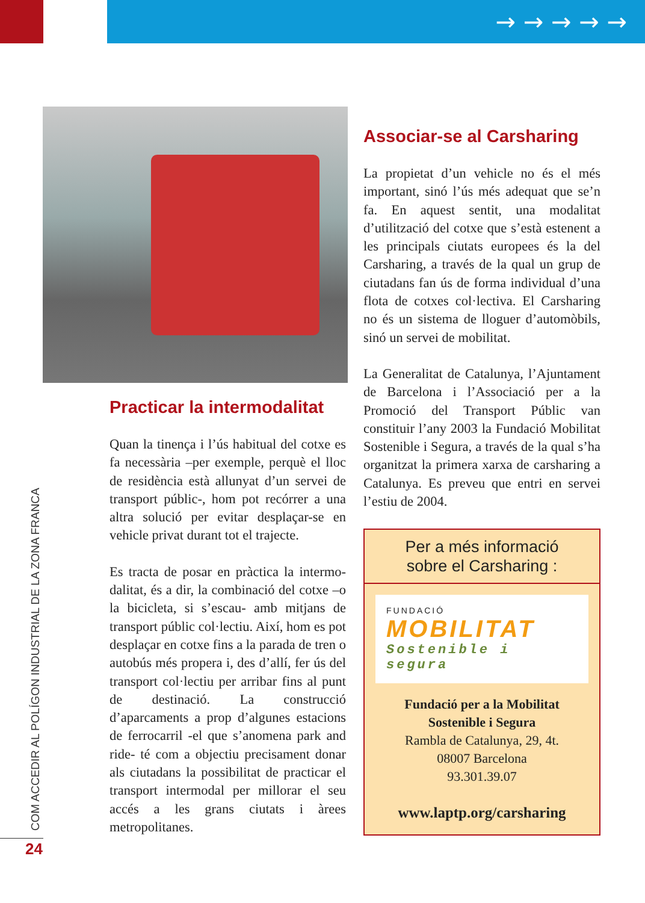→ → → → →
Practicar la intermodalitat
Quan la tinença i l’ús habitual del cotxe es fa necessària –per exemple, perquè el lloc de residència està allunyat d’un servei de transport públic-, hom pot recórrer a una altra solució per evitar desplaçar-se en vehicle privat durant tot el trajecte.
Es tracta de posar en pràctica la intermo­dalitat, és a dir, la combinació del cotxe –o la bicicleta, si s’escau- amb mitjans de transport públic col·lectiu. Així, hom es pot desplaçar en cotxe fins a la parada de tren o autobús més propera i, des d’allí, fer ús del transport col·lectiu per arribar fins al punt de destinació. La construcció d’aparcaments a prop d’algunes estacions de ferrocarril -el que s’anomena park and ride- té com a objectiu precisament donar als ciutadans la possibilitat de practicar el transport intermodal per millorar el seu accés a les grans ciutats i àrees metropolitanes.
Associar-se al Carsharing
La propietat d’un vehicle no és el més important, sinó l’ús més adequat que se’n fa. En aquest sentit, una modalitat d’utilització del cotxe que s’està estenent a les principals ciutats europees és la del Carsharing, a través de la qual un grup de ciutadans fan ús de forma individual d’una flota de cotxes col·lectiva. El Carsharing no és un sistema de lloguer d’automòbils, sinó un servei de mobilitat.
La Generalitat de Catalunya, l’Ajun­tament de Barcelona i l’Associació per a la Promoció del Transport Públic van constituir l’any 2003 la Fundació Mobilitat Sostenible i Segura, a través de la qual s’ha organitzat la primera xarxa de carsharing a Catalunya. Es preveu que entri en servei l’estiu de 2004.
Per a més informació
sobre el Carsharing :
FUNDACIÓ
MOBILITAT
Sostenible i segura
Fundació per a la Mobilitat
Sostenible i Segura
Rambla de Catalunya, 29, 4t.
08007 Barcelona
93.301.39.07
www.laptp.org/carsharing
COM ACCEDIR AL POLÍGON INDUSTRIAL DE LA ZONA FRANCA
24